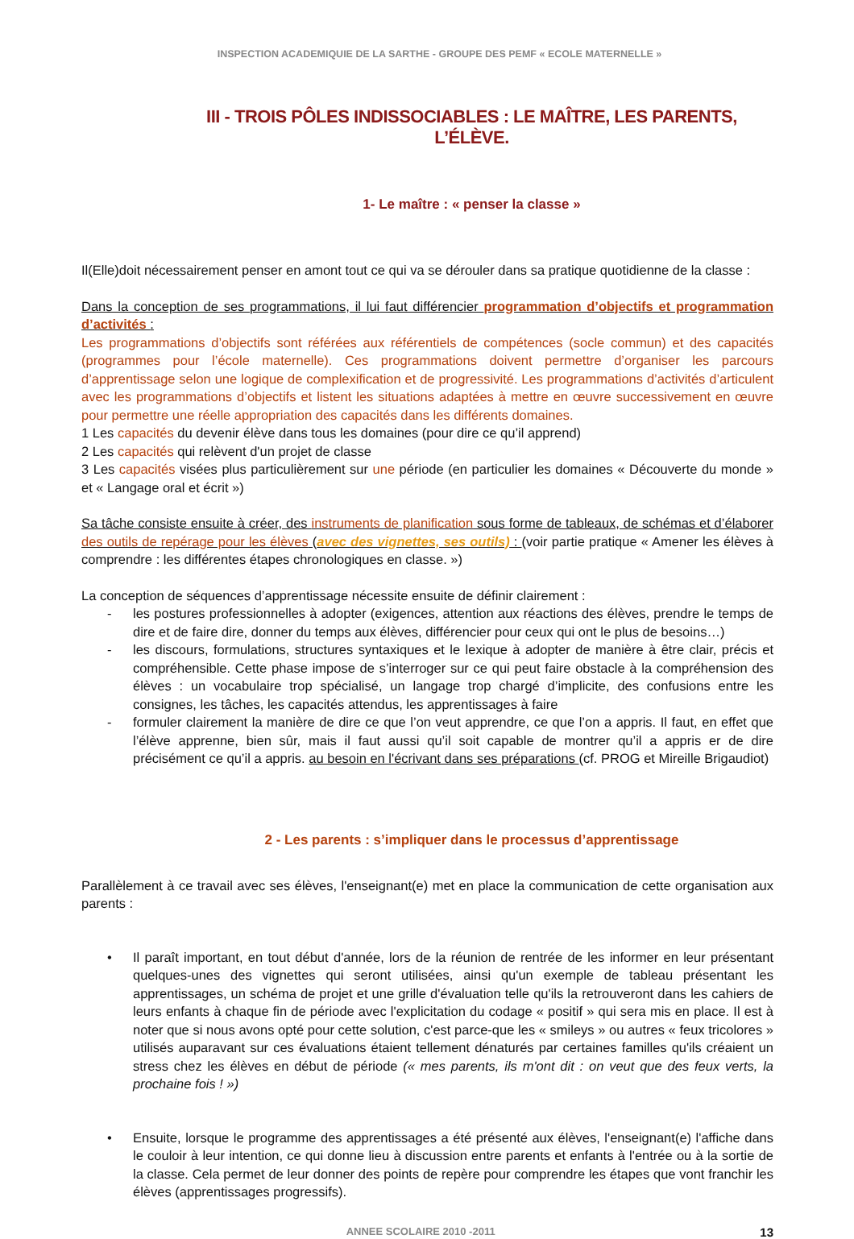INSPECTION ACADEMIQUIE DE LA SARTHE - GROUPE DES PEMF « ECOLE MATERNELLE »
III - TROIS PÔLES INDISSOCIABLES : LE MAÎTRE, LES PARENTS, L’ÉLÈVE.
1- Le maître : « penser la classe »
Il(Elle)doit nécessairement penser en amont tout ce qui va se dérouler dans sa pratique quotidienne de la classe :
Dans la conception de ses programmations, il lui faut différencier programmation d’objectifs et programmation d’activités :
Les programmations d’objectifs sont référées aux référentiels de compétences (socle commun) et des capacités (programmes pour l’école maternelle). Ces programmations doivent permettre d’organiser les parcours d’apprentissage selon une logique de complexification et de progressivité. Les programmations d’activités d’articulent avec les programmations d’objectifs et listent les situations adaptées à mettre en œuvre successivement en œuvre pour permettre une réelle appropriation des capacités dans les différents domaines.
1 Les capacités du devenir élève dans tous les domaines (pour dire ce qu’il apprend)
2 Les capacités qui relèvent d'un projet de classe
3 Les capacités visées plus particulièrement sur une période (en particulier les domaines « Découverte du monde » et « Langage oral et écrit »)
Sa tâche consiste ensuite à créer, des instruments de planification sous forme de tableaux, de schémas et d’élaborer des outils de repérage pour les élèves (avec des vignettes, ses outils) : (voir partie pratique « Amener les élèves à comprendre : les différentes étapes chronologiques en classe. »)
La conception de séquences d’apprentissage nécessite ensuite de définir clairement :
- les postures professionnelles à adopter (exigences, attention aux réactions des élèves, prendre le temps de dire et de faire dire, donner du temps aux élèves, différencier pour ceux qui ont le plus de besoins…)
- les discours, formulations, structures syntaxiques et le lexique à adopter de manière à être clair, précis et compréhensible. Cette phase impose de s’interroger sur ce qui peut faire obstacle à la compréhension des élèves : un vocabulaire trop spécialisé, un langage trop chargé d’implicite, des confusions entre les consignes, les tâches, les capacités attendus, les apprentissages à faire
- formuler clairement la manière de dire ce que l’on veut apprendre, ce que l’on a appris. Il faut, en effet que l’élève apprenne, bien sûr, mais il faut aussi qu’il soit capable de montrer qu’il a appris er de dire précisément ce qu’il a appris. au besoin en l'écrivant dans ses préparations (cf. PROG et Mireille Brigaudiot)
2 - Les parents : s’impliquer dans le processus d’apprentissage
Parallèlement à ce travail avec ses élèves, l'enseignant(e) met en place la communication de cette organisation aux parents :
• Il paraît important, en tout début d'année, lors de la réunion de rentrée de les informer en leur présentant quelques-unes des vignettes qui seront utilisées, ainsi qu'un exemple de tableau présentant les apprentissages, un schéma de projet et une grille d'évaluation telle qu'ils la retrouveront dans les cahiers de leurs enfants à chaque fin de période avec l'explicitation du codage « positif » qui sera mis en place. Il est à noter que si nous avons opté pour cette solution, c'est parce-que les « smileys » ou autres « feux tricolores » utilisés auparavant sur ces évaluations étaient tellement dénaturés par certaines familles qu'ils créaient un stress chez les élèves en début de période (« mes parents, ils m'ont dit : on veut que des feux verts, la prochaine fois ! »)
• Ensuite, lorsque le programme des apprentissages a été présenté aux élèves, l'enseignant(e) l'affiche dans le couloir à leur intention, ce qui donne lieu à discussion entre parents et enfants à l'entrée ou à la sortie de la classe. Cela permet de leur donner des points de repère pour comprendre les étapes que vont franchir les élèves (apprentissages progressifs).
ANNEE SCOLAIRE 2010 -2011 13